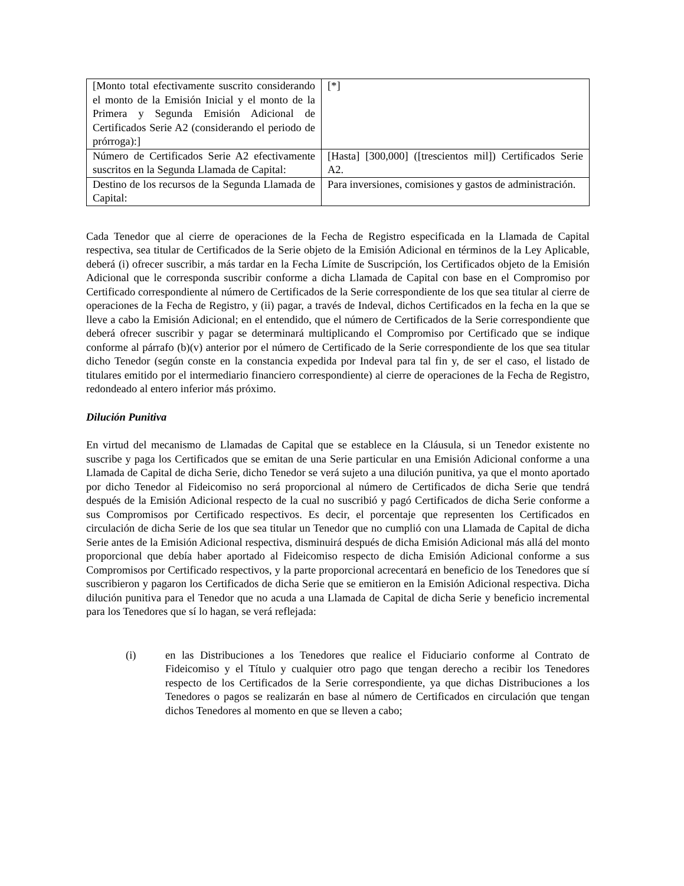| [Monto total efectivamente suscrito considerando el monto de la Emisión Inicial y el monto de la Primera y Segunda Emisión Adicional de Certificados Serie A2 (considerando el periodo de prórroga):] | [*] |
| Número de Certificados Serie A2 efectivamente suscritos en la Segunda Llamada de Capital: | [Hasta] [300,000] ([trescientos mil]) Certificados Serie A2. |
| Destino de los recursos de la Segunda Llamada de Capital: | Para inversiones, comisiones y gastos de administración. |
Cada Tenedor que al cierre de operaciones de la Fecha de Registro especificada en la Llamada de Capital respectiva, sea titular de Certificados de la Serie objeto de la Emisión Adicional en términos de la Ley Aplicable, deberá (i) ofrecer suscribir, a más tardar en la Fecha Límite de Suscripción, los Certificados objeto de la Emisión Adicional que le corresponda suscribir conforme a dicha Llamada de Capital con base en el Compromiso por Certificado correspondiente al número de Certificados de la Serie correspondiente de los que sea titular al cierre de operaciones de la Fecha de Registro, y (ii) pagar, a través de Indeval, dichos Certificados en la fecha en la que se lleve a cabo la Emisión Adicional; en el entendido, que el número de Certificados de la Serie correspondiente que deberá ofrecer suscribir y pagar se determinará multiplicando el Compromiso por Certificado que se indique conforme al párrafo (b)(v) anterior por el número de Certificado de la Serie correspondiente de los que sea titular dicho Tenedor (según conste en la constancia expedida por Indeval para tal fin y, de ser el caso, el listado de titulares emitido por el intermediario financiero correspondiente) al cierre de operaciones de la Fecha de Registro, redondeado al entero inferior más próximo.
Dilución Punitiva
En virtud del mecanismo de Llamadas de Capital que se establece en la Cláusula, si un Tenedor existente no suscribe y paga los Certificados que se emitan de una Serie particular en una Emisión Adicional conforme a una Llamada de Capital de dicha Serie, dicho Tenedor se verá sujeto a una dilución punitiva, ya que el monto aportado por dicho Tenedor al Fideicomiso no será proporcional al número de Certificados de dicha Serie que tendrá después de la Emisión Adicional respecto de la cual no suscribió y pagó Certificados de dicha Serie conforme a sus Compromisos por Certificado respectivos. Es decir, el porcentaje que representen los Certificados en circulación de dicha Serie de los que sea titular un Tenedor que no cumplió con una Llamada de Capital de dicha Serie antes de la Emisión Adicional respectiva, disminuirá después de dicha Emisión Adicional más allá del monto proporcional que debía haber aportado al Fideicomiso respecto de dicha Emisión Adicional conforme a sus Compromisos por Certificado respectivos, y la parte proporcional acrecentará en beneficio de los Tenedores que sí suscribieron y pagaron los Certificados de dicha Serie que se emitieron en la Emisión Adicional respectiva. Dicha dilución punitiva para el Tenedor que no acuda a una Llamada de Capital de dicha Serie y beneficio incremental para los Tenedores que sí lo hagan, se verá reflejada:
(i) en las Distribuciones a los Tenedores que realice el Fiduciario conforme al Contrato de Fideicomiso y el Título y cualquier otro pago que tengan derecho a recibir los Tenedores respecto de los Certificados de la Serie correspondiente, ya que dichas Distribuciones a los Tenedores o pagos se realizarán en base al número de Certificados en circulación que tengan dichos Tenedores al momento en que se lleven a cabo;